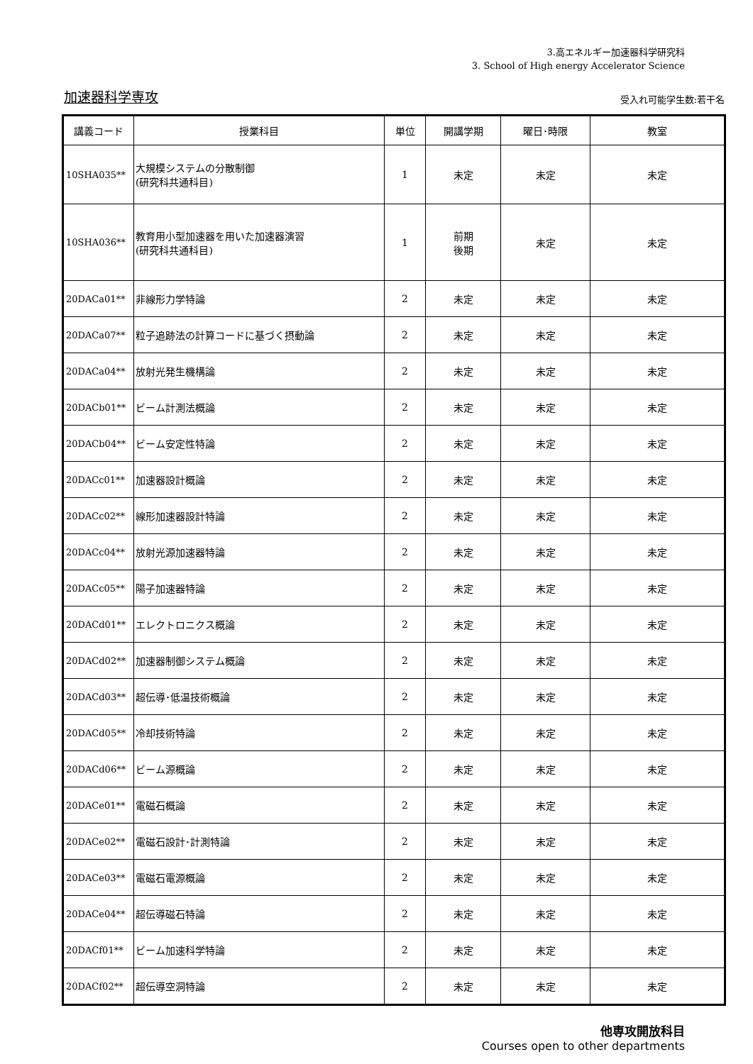3.高エネルギー加速器科学研究科
3. School of High energy Accelerator Science
加速器科学専攻
受入れ可能学生数:若干名
| 講義コード | 授業科目 | 単位 | 開講学期 | 曜日･時限 | 教室 |
| --- | --- | --- | --- | --- | --- |
| 10SHA035** | 大規模システムの分散制御 (研究科共通科目) | 1 | 未定 | 未定 | 未定 |
| 10SHA036** | 教育用小型加速器を用いた加速器演習 (研究科共通科目) | 1 | 前期 後期 | 未定 | 未定 |
| 20DACa01** | 非線形力学特論 | 2 | 未定 | 未定 | 未定 |
| 20DACa07** | 粒子追跡法の計算コードに基づく摂動論 | 2 | 未定 | 未定 | 未定 |
| 20DACa04** | 放射光発生機構論 | 2 | 未定 | 未定 | 未定 |
| 20DACb01** | ビーム計測法概論 | 2 | 未定 | 未定 | 未定 |
| 20DACb04** | ビーム安定性特論 | 2 | 未定 | 未定 | 未定 |
| 20DACc01** | 加速器設計概論 | 2 | 未定 | 未定 | 未定 |
| 20DACc02** | 線形加速器設計特論 | 2 | 未定 | 未定 | 未定 |
| 20DACc04** | 放射光源加速器特論 | 2 | 未定 | 未定 | 未定 |
| 20DACc05** | 陽子加速器特論 | 2 | 未定 | 未定 | 未定 |
| 20DACd01** | エレクトロニクス概論 | 2 | 未定 | 未定 | 未定 |
| 20DACd02** | 加速器制御システム概論 | 2 | 未定 | 未定 | 未定 |
| 20DACd03** | 超伝導･低温技術概論 | 2 | 未定 | 未定 | 未定 |
| 20DACd05** | 冷却技術特論 | 2 | 未定 | 未定 | 未定 |
| 20DACd06** | ビーム源概論 | 2 | 未定 | 未定 | 未定 |
| 20DACe01** | 電磁石概論 | 2 | 未定 | 未定 | 未定 |
| 20DACe02** | 電磁石設計･計測特論 | 2 | 未定 | 未定 | 未定 |
| 20DACe03** | 電磁石電源概論 | 2 | 未定 | 未定 | 未定 |
| 20DACe04** | 超伝導磁石特論 | 2 | 未定 | 未定 | 未定 |
| 20DACf01** | ビーム加速科学特論 | 2 | 未定 | 未定 | 未定 |
| 20DACf02** | 超伝導空洞特論 | 2 | 未定 | 未定 | 未定 |
他専攻開放科目
Courses open to other departments